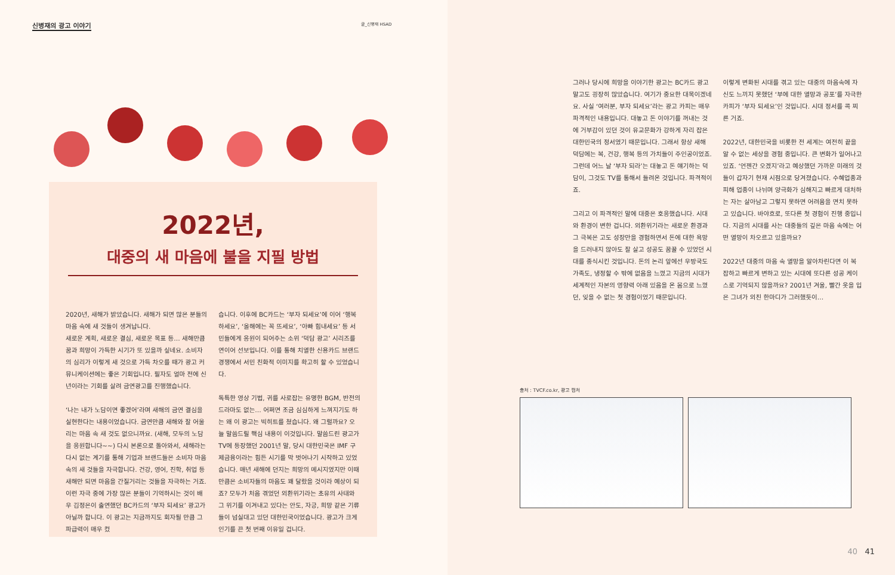신병재의 광고 이야기 글_신병재 HSAD
2022년,
대중의 새 마음에 불을 지필 방법
2020년, 새해가 밝았습니다. 새해가 되면 많은 분들의 마음 속에 새 것들이 생겨납니다.
새로운 계획, 새로운 결심, 새로운 목표 등… 새해만큼 꿈과 희망이 가득한 시기가 또 있을까 싶네요. 소비자의 심리가 이렇게 새 것으로 가득 차오를 때가 광고 커뮤니케이션에는 좋은 기회입니다. 필자도 얼마 전에 신년이라는 기회를 살려 금연광고를 진행했습니다.
‘나는 내가 노담이면 좋겠어’라며 새해의 금연 결심을 실현한다는 내용이었습니다. 금연만큼 새해와 잘 어울리는 마음 속 새 것도 없으니까요. (새해, 모두의 노담을 응원합니다~~) 다시 본론으로 돌아와서, 새해라는 다시 없는 계기를 통해 기업과 브랜드들은 소비자 마음 속의 새 것들을 자극합니다. 건강, 영어, 진학, 취업 등 새해만 되면 마음을 간질거리는 것들을 자극하는 거죠. 이런 자극 중에 가장 많은 분들이 기억하시는 것이 배우 김정은이 출연했던 BC카드의 ‘부자 되세요’ 광고가 아닐까 합니다. 이 광고는 지금까지도 회자될 만큼 그 파급력이 매우 컸
습니다. 이후에 BC카드는 ‘부자 되세요’에 이어 ‘행복하세요’, ‘올해에는 꼭 뜨세요’, ‘아빠 힘내세요’ 등 서민들에게 응원이 되어주는 소위 ‘덕담 광고’ 시리즈를 연이어 선보입니다. 이를 통해 치열한 신용카드 브랜드 경쟁에서 서민 친화적 이미지를 확고히 할 수 있었습니다.
독특한 영상 기법, 귀를 사로잡는 유명한 BGM, 반전의 드라마도 없는… 어쩌면 조금 심심하게 느껴지기도 하는 왜 이 광고는 빅히트를 쳤습니다. 왜 그럴까요? 오늘 말씀드릴 핵심 내용이 이것입니다. 말씀드린 광고가 TV에 등장했던 2001년 말, 당시 대한민국은 IMF 구제금융이라는 힘든 시기를 막 벗어나기 시작하고 있었습니다. 매년 새해에 던지는 희망의 메시지였지만 이때만큼은 소비자들의 마음도 꽤 달랐을 것이라 예상이 되죠? 모두가 처음 겪었던 외환위기라는 초유의 사태와 그 위기를 이겨내고 있다는 안도, 자긍, 희망 같은 기류들이 넘실대고 있던 대한민국이었습니다. 광고가 크게 인기를 끈 첫 번째 이유일 겁니다.
그러나 당시에 희망을 이야기한 광고는 BC카드 광고 말고도 굉장히 많았습니다. 여기가 중요한 대목이겠네요. 사실 ‘여러분, 부자 되세요’라는 광고 카피는 매우 파격적인 내용입니다. 대놓고 돈 이야기를 꺼내는 것에 거부감이 있던 것이 유교문화가 강하게 자리 잡은 대한민국의 정서였기 때문입니다. 그래서 항상 새해 덕담에는 복, 건강, 행복 등의 가치들이 주인공이었죠. 그런데 어느 날 ‘부자 되라’는 대놓고 돈 얘기하는 덕담이, 그것도 TV를 통해서 들려온 것입니다. 파격적이죠.
그리고 이 파격적인 말에 대중은 호응했습니다. 시대와 환경이 변한 겁니다. 외환위기라는 새로운 환경과 그 극복은 고도 성장만을 경험하면서 돈에 대한 욕망을 드러내지 않아도 잘 살고 성공도 꿈꿀 수 있었던 시대를 종식시킨 것입니다. 돈의 논리 앞에선 우방국도 가족도, 냉정할 수 밖에 없음을 느꼈고 지금의 시대가 세계적인 자본의 영향력 아래 있음을 온 몸으로 느꼈던, 잊을 수 없는 첫 경험이었기 때문입니다.
이렇게 변화된 시대를 겪고 있는 대중의 마음속에 자신도 느끼지 못했던 ‘부에 대한 열망과 공포’를 자극한 카피가 ‘부자 되세요’인 것입니다. 시대 정서를 콕 찌른 거죠.
2022년, 대한민국을 비롯한 전 세계는 여전히 끝을 알 수 없는 세상을 경험 중입니다. 큰 변화가 일어나고 있죠. ‘언젠간 오겠지’라고 예상했던 가까운 미래의 것들이 갑자기 현재 시점으로 당겨졌습니다. 수혜업종과 피해 업종이 나뉘며 양극화가 심해지고 빠르게 대처하는 자는 살아남고 그렇지 못하면 어려움을 면치 못하고 있습니다. 바야흐로, 또다른 첫 경험이 진행 중입니다. 지금의 시대를 사는 대중들의 깊은 마음 속에는 어떤 열망이 차오르고 있을까요?
2022년 대중의 마음 속 열망을 알아차린다면 이 복잡하고 빠르게 변하고 있는 시대에 또다른 성공 케이스로 기억되지 않을까요? 2001년 겨울, 빨간 옷을 입은 그녀가 외친 한마디가 그러했듯이…
출처 : TVCF.co.kr, 광고 캡처
40 41